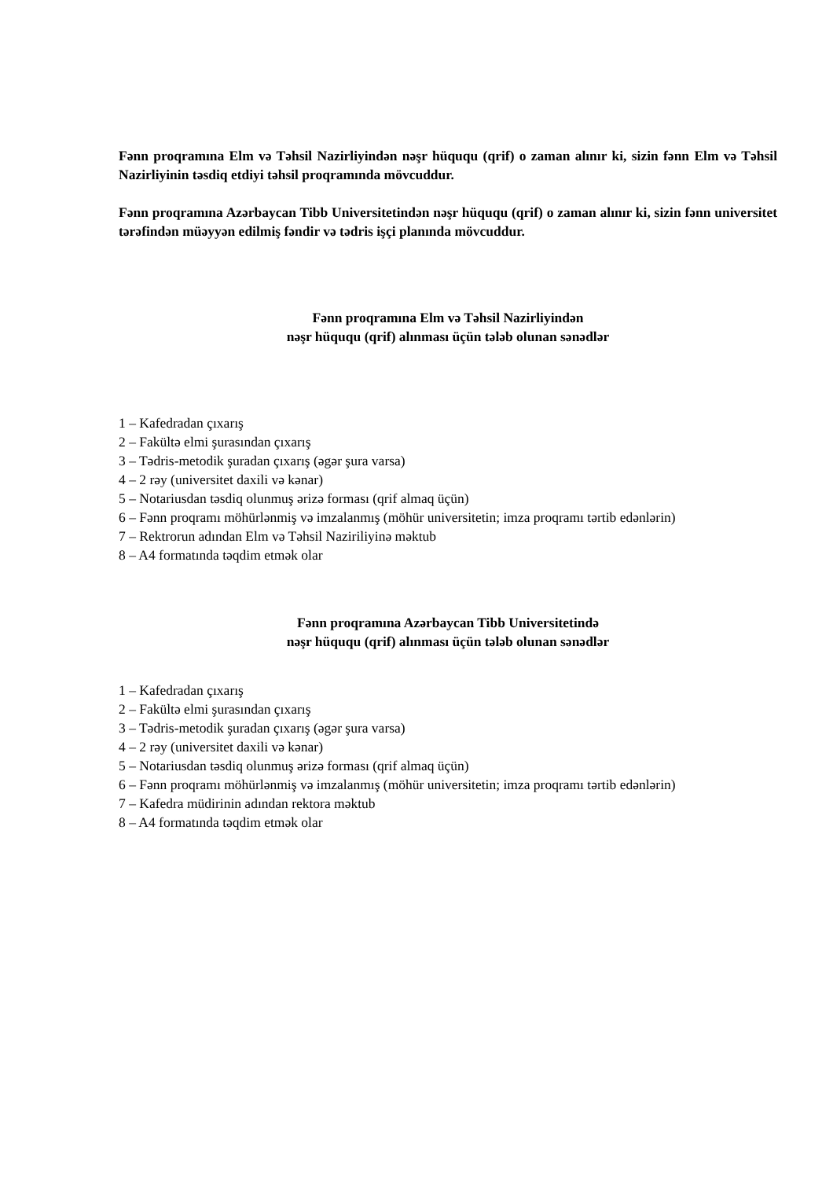Fənn proqramına Elm və Təhsil Nazirliyindən nəşr hüququ (qrif) o zaman alınır ki, sizin fənn Elm və Təhsil Nazirliyinin təsdiq etdiyi təhsil proqramında mövcuddur.
Fənn proqramına Azərbaycan Tibb Universitetindən nəşr hüququ (qrif) o zaman alınır ki, sizin fənn universitet tərəfindən müəyyən edilmiş fəndir və tədris işçi planında mövcuddur.
Fənn proqramına Elm və Təhsil Nazirliyindən
nəşr hüququ (qrif) alınması üçün tələb olunan sənədlər
1 – Kafedradan çıxarış
2 – Fakültə elmi şurasından çıxarış
3 – Tədris-metodik şuradan çıxarış (əgər şura varsa)
4 – 2 rəy (universitet daxili və kənar)
5 – Notariusdan təsdiq olunmuş ərizə forması (qrif almaq üçün)
6 – Fənn proqramı möhürlənmiş və imzalanmış (möhür universitetin; imza proqramı tərtib edənlərin)
7 – Rektrorun adından Elm və Təhsil Naziriliyinə məktub
8 – A4 formatında təqdim etmək olar
Fənn proqramına Azərbaycan Tibb Universitetində
nəşr hüququ (qrif) alınması üçün tələb olunan sənədlər
1 – Kafedradan çıxarış
2 – Fakültə elmi şurasından çıxarış
3 – Tədris-metodik şuradan çıxarış (əgər şura varsa)
4 – 2 rəy (universitet daxili və kənar)
5 – Notariusdan təsdiq olunmuş ərizə forması (qrif almaq üçün)
6 – Fənn proqramı möhürlənmiş və imzalanmış (möhür universitetin; imza proqramı tərtib edənlərin)
7 – Kafedra müdirinin adından rektora məktub
8 – A4 formatında təqdim etmək olar